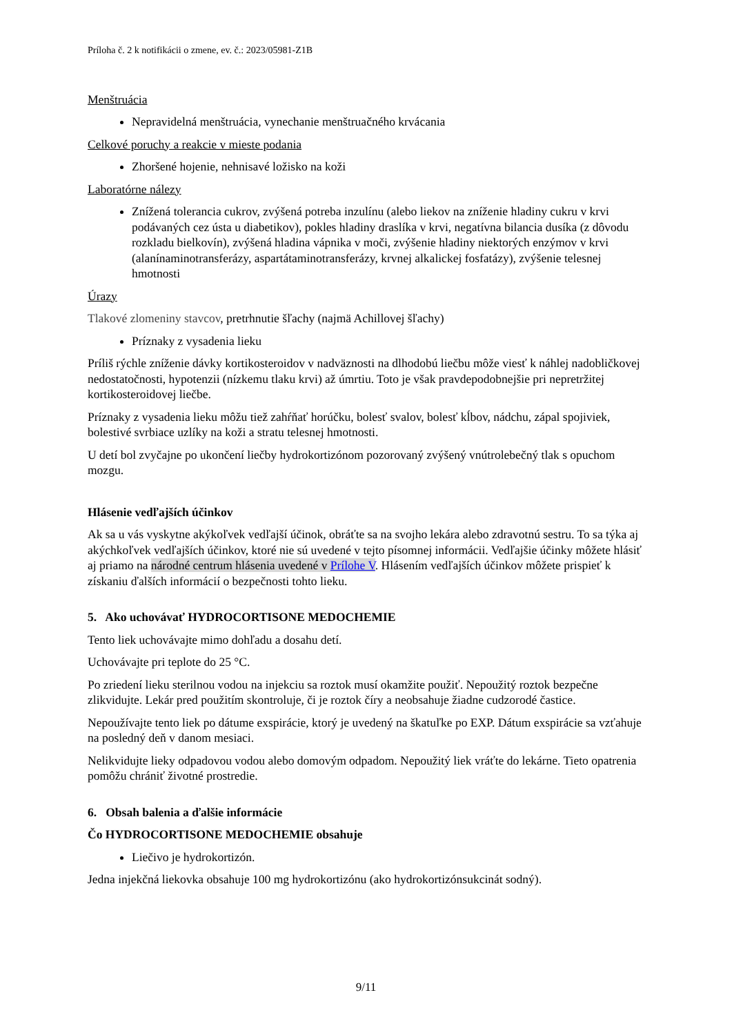Príloha č. 2 k notifikácii o zmene, ev. č.: 2023/05981-Z1B
Menštruácia
Nepravidelná menštruácia, vynechanie menštruačného krvácania
Celkové poruchy a reakcie v mieste podania
Zhoršené hojenie, nehnisavé ložisko na koži
Laboratórne nálezy
Znížená tolerancia cukrov, zvýšená potreba inzulínu (alebo liekov na zníženie hladiny cukru v krvi podávaných cez ústa u diabetikov), pokles hladiny draslíka v krvi, negatívna bilancia dusíka (z dôvodu rozkladu bielkovín), zvýšená hladina vápnika v moči, zvýšenie hladiny niektorých enzýmov v krvi (alanínaminotransferázy, aspartátaminotransferázy, krvnej alkalickej fosfatázy), zvýšenie telesnej hmotnosti
Úrazy
Tlakové zlomeniny stavcov, pretrhnutie šľachy (najmä Achillovej šľachy)
Príznaky z vysadenia lieku
Príliš rýchle zníženie dávky kortikosteroidov v nadväznosti na dlhodobú liečbu môže viesť k náhlej nadobličkovej nedostatočnosti, hypotenzii (nízkemu tlaku krvi) až úmrtiu. Toto je však pravdepodobnejšie pri nepretržitej kortikosteroidovej liečbe.
Príznaky z vysadenia lieku môžu tiež zahŕňať horúčku, bolesť svalov, bolesť kĺbov, nádchu, zápal spojiviek, bolestivé svrbiace uzlíky na koži a stratu telesnej hmotnosti.
U detí bol zvyčajne po ukončení liečby hydrokortizónom pozorovaný zvýšený vnútrolebečný tlak s opuchom mozgu.
Hlásenie vedľajších účinkov
Ak sa u vás vyskytne akýkoľvek vedľajší účinok, obráťte sa na svojho lekára alebo zdravotnú sestru. To sa týka aj akýchkoľvek vedľajších účinkov, ktoré nie sú uvedené v tejto písomnej informácii. Vedľajšie účinky môžete hlásiť aj priamo na národné centrum hlásenia uvedené v Prílohe V. Hlásením vedľajších účinkov môžete prispieť k získaniu ďalších informácií o bezpečnosti tohto lieku.
5. Ako uchovávať HYDROCORTISONE MEDOCHEMIE
Tento liek uchovávajte mimo dohľadu a dosahu detí.
Uchovávajte pri teplote do 25 °C.
Po zriedení lieku sterilnou vodou na injekciu sa roztok musí okamžite použiť. Nepoužitý roztok bezpečne zlikvidujte. Lekár pred použitím skontroluje, či je roztok číry a neobsahuje žiadne cudzorodé častice.
Nepoužívajte tento liek po dátume exspirácie, ktorý je uvedený na škatuľke po EXP. Dátum exspirácie sa vzťahuje na posledný deň v danom mesiaci.
Nelikvidujte lieky odpadovou vodou alebo domovým odpadom. Nepoužitý liek vráťte do lekárne. Tieto opatrenia pomôžu chrániť životné prostredie.
6. Obsah balenia a ďalšie informácie
Čo HYDROCORTISONE MEDOCHEMIE obsahuje
Liečivo je hydrokortizón.
Jedna injekčná liekovka obsahuje 100 mg hydrokortizónu (ako hydrokortizónsukcinát sodný).
9/11